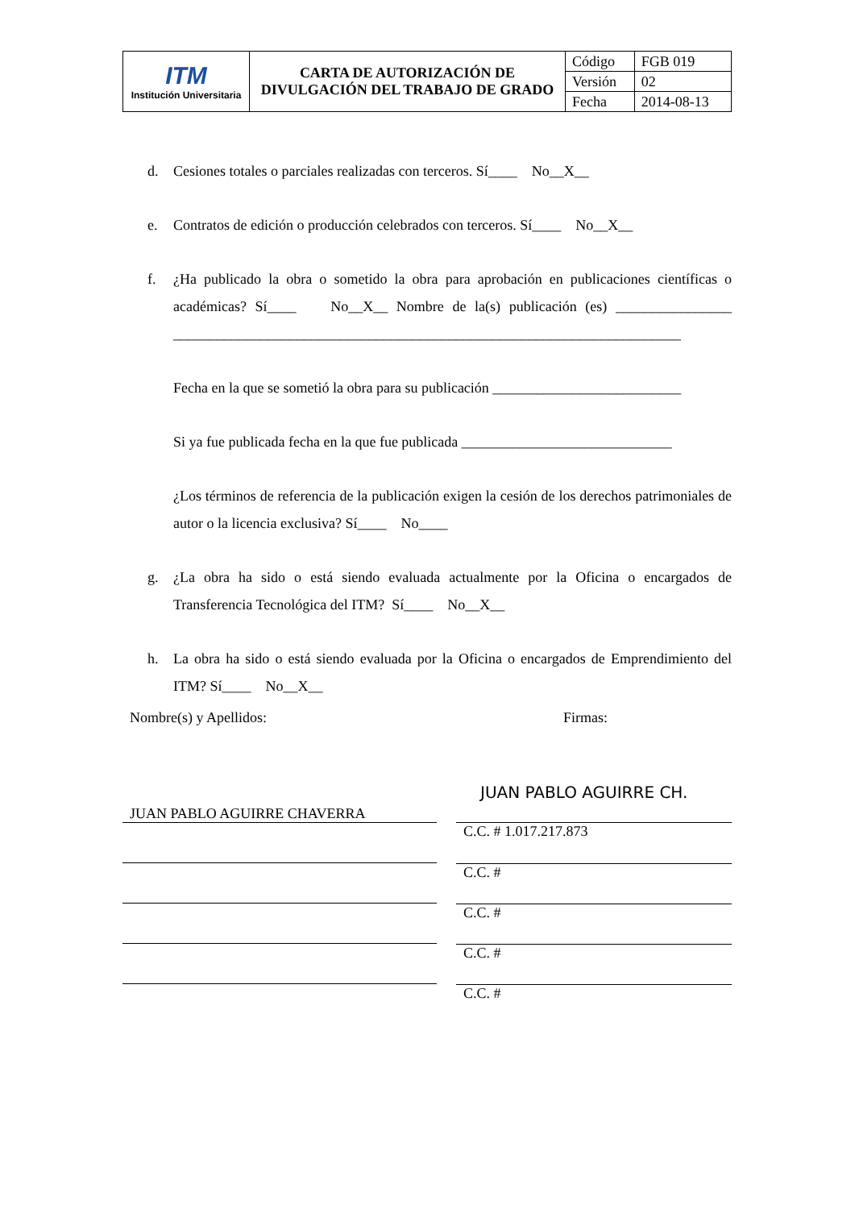| ITM Institución Universitaria | CARTA DE AUTORIZACIÓN DE DIVULGACIÓN DEL TRABAJO DE GRADO | Código | FGB 019 |
| | | Versión | 02 |
| | | Fecha | 2014-08-13 |
d. Cesiones totales o parciales realizadas con terceros. Sí____ No__X__
e. Contratos de edición o producción celebrados con terceros. Sí____ No__X__
f. ¿Ha publicado la obra o sometido la obra para aprobación en publicaciones científicas o académicas? Sí____ No__X__ Nombre de la(s) publicación (es) ________________ ______________________________________________________________________
Fecha en la que se sometió la obra para su publicación __________________________
Si ya fue publicada fecha en la que fue publicada _____________________________
¿Los términos de referencia de la publicación exigen la cesión de los derechos patrimoniales de autor o la licencia exclusiva? Sí____ No____
g. ¿La obra ha sido o está siendo evaluada actualmente por la Oficina o encargados de Transferencia Tecnológica del ITM? Sí____ No__X__
h. La obra ha sido o está siendo evaluada por la Oficina o encargados de Emprendimiento del ITM? Sí____ No__X__
Nombre(s) y Apellidos: Firmas:
JUAN PABLO AGUIRRE CHAVERRA JUAN PABLO AGUIRRE CH.
C.C. # 1.017.217.873
C.C. #
C.C. #
C.C. #
C.C. #